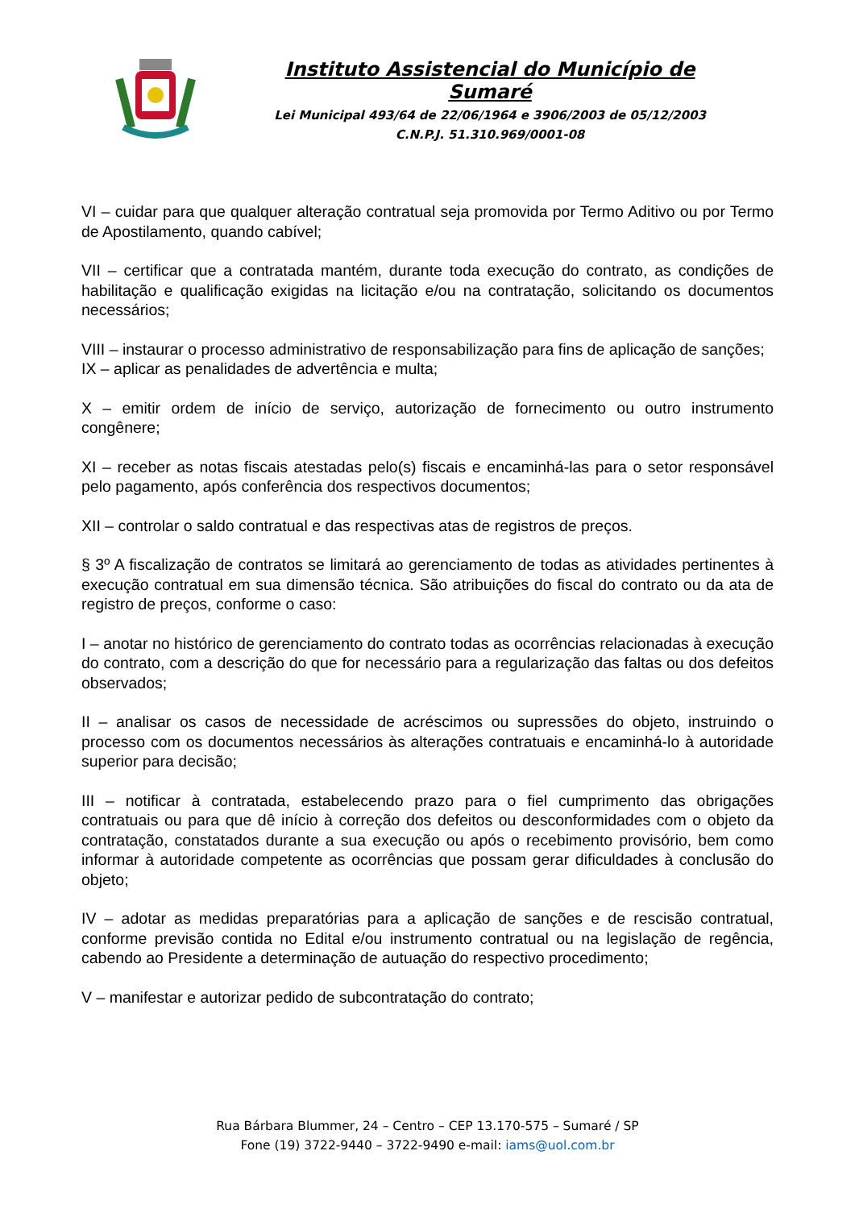Instituto Assistencial do Município de Sumaré
Lei Municipal 493/64 de 22/06/1964 e 3906/2003 de 05/12/2003
C.N.P.J. 51.310.969/0001-08
VI – cuidar para que qualquer alteração contratual seja promovida por Termo Aditivo ou por Termo de Apostilamento, quando cabível;
VII – certificar que a contratada mantém, durante toda execução do contrato, as condições de habilitação e qualificação exigidas na licitação e/ou na contratação, solicitando os documentos necessários;
VIII – instaurar o processo administrativo de responsabilização para fins de aplicação de sanções;
IX – aplicar as penalidades de advertência e multa;
X – emitir ordem de início de serviço, autorização de fornecimento ou outro instrumento congênere;
XI – receber as notas fiscais atestadas pelo(s) fiscais e encaminhá-las para o setor responsável pelo pagamento, após conferência dos respectivos documentos;
XII – controlar o saldo contratual e das respectivas atas de registros de preços.
§ 3º A fiscalização de contratos se limitará ao gerenciamento de todas as atividades pertinentes à execução contratual em sua dimensão técnica. São atribuições do fiscal do contrato ou da ata de registro de preços, conforme o caso:
I – anotar no histórico de gerenciamento do contrato todas as ocorrências relacionadas à execução do contrato, com a descrição do que for necessário para a regularização das faltas ou dos defeitos observados;
II – analisar os casos de necessidade de acréscimos ou supressões do objeto, instruindo o processo com os documentos necessários às alterações contratuais e encaminhá-lo à autoridade superior para decisão;
III – notificar à contratada, estabelecendo prazo para o fiel cumprimento das obrigações contratuais ou para que dê início à correção dos defeitos ou desconformidades com o objeto da contratação, constatados durante a sua execução ou após o recebimento provisório, bem como informar à autoridade competente as ocorrências que possam gerar dificuldades à conclusão do objeto;
IV – adotar as medidas preparatórias para a aplicação de sanções e de rescisão contratual, conforme previsão contida no Edital e/ou instrumento contratual ou na legislação de regência, cabendo ao Presidente a determinação de autuação do respectivo procedimento;
V – manifestar e autorizar pedido de subcontratação do contrato;
Rua Bárbara Blummer, 24 – Centro – CEP 13.170-575 – Sumaré / SP
Fone (19) 3722-9440 – 3722-9490 e-mail: iams@uol.com.br